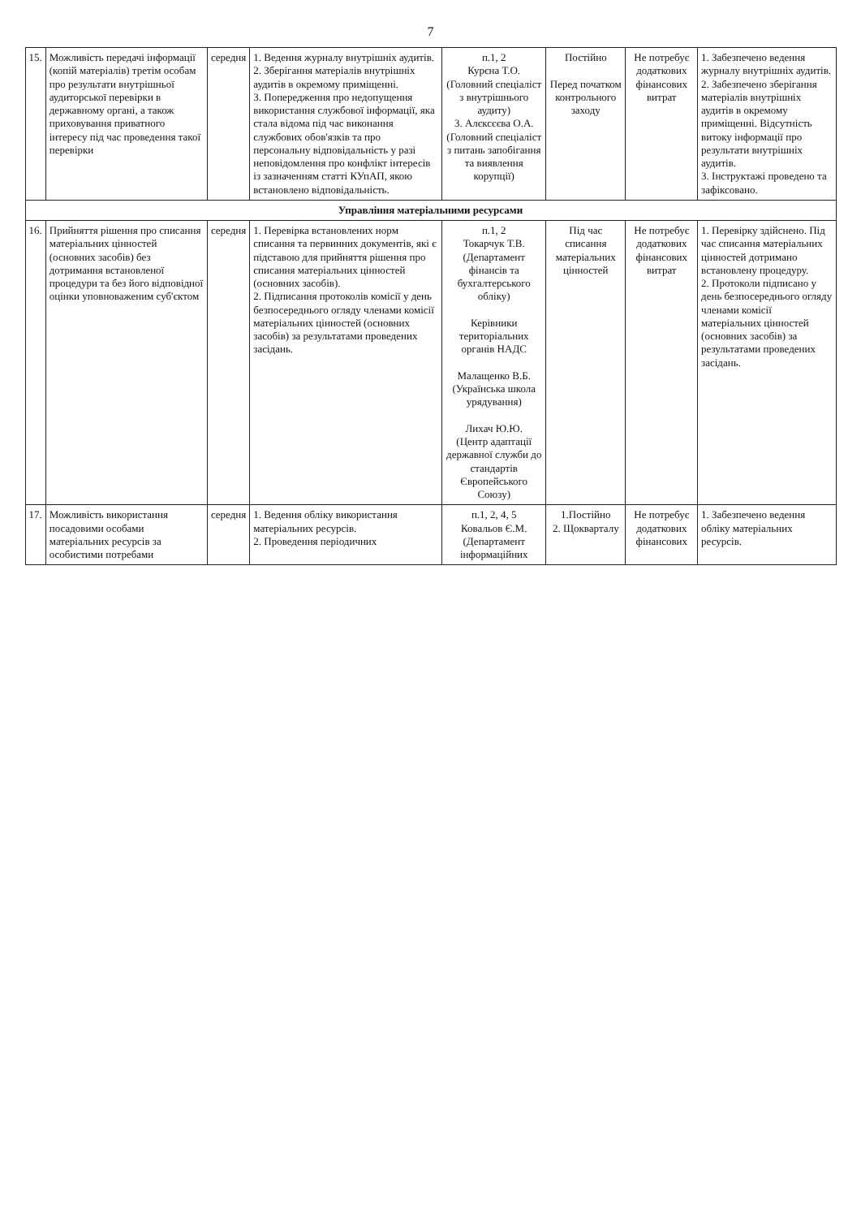7
| 15. | Можливість передачі інформації (копій матеріалів) третім особам про результати внутрішньої аудиторської перевірки в державному органі, а також приховування приватного інтересу під час проведення такої перевірки | середня | 1. Ведення журналу внутрішніх аудитів. 2. Зберігання матеріалів внутрішніх аудитів в окремому приміщенні. 3. Попередження про недопущення використання службової інформації, яка стала відома під час виконання службових обов'язків та про персональну відповідальність у разі неповідомлення про конфлікт інтересів із зазначенням статті КУпАП, якою встановлено відповідальність. | п.1, 2 Курєна Т.О. (Головний спеціаліст з внутрішнього аудиту) 3. Алєксєєва О.А. (Головний спеціаліст з питань запобігання та виявлення корупції) | Постійно Перед початком контрольного заходу | Не потребує додаткових фінансових витрат | 1. Забезпечено ведення журналу внутрішніх аудитів. 2. Забезпечено зберігання матеріалів внутрішніх аудитів в окремому приміщенні. Відсутність витоку інформації про результати внутрішніх аудитів. 3. Інструктажі проведено та зафіксовано. |
| Управління матеріальними ресурсами | | | | | | | |
| 16. | Прийняття рішення про списання матеріальних цінностей (основних засобів) без дотримання встановленої процедури та без його відповідної оцінки уповноваженим суб'єктом | середня | 1. Перевірка встановлених норм списання та первинних документів, які є підставою для прийняття рішення про списання матеріальних цінностей (основних засобів). 2. Підписання протоколів комісії у день безпосереднього огляду членами комісії матеріальних цінностей (основних засобів) за результатами проведених засідань. | п.1, 2 Токарчук Т.В. (Департамент фінансів та бухгалтерського обліку) Керівники територіальних органів НАДС Малащенко В.Б. (Українська школа урядування) Лихач Ю.Ю. (Центр адаптації державної служби до стандартів Європейського Союзу) | Під час списання матеріальних цінностей | Не потребує додаткових фінансових витрат | 1. Перевірку здійснено. Під час списання матеріальних цінностей дотримано встановлену процедуру. 2. Протоколи підписано у день безпосереднього огляду членами комісії матеріальних цінностей (основних засобів) за результатами проведених засідань. |
| 17. | Можливість використання посадовими особами матеріальних ресурсів за особистими потребами | середня | 1. Ведення обліку використання матеріальних ресурсів. 2. Проведення періодичних | п.1, 2, 4, 5 Ковальов Є.М. (Департамент інформаційних | 1.Постійно 2. Щокварталу | Не потребує додаткових фінансових | 1. Забезпечено ведення обліку матеріальних ресурсів. |